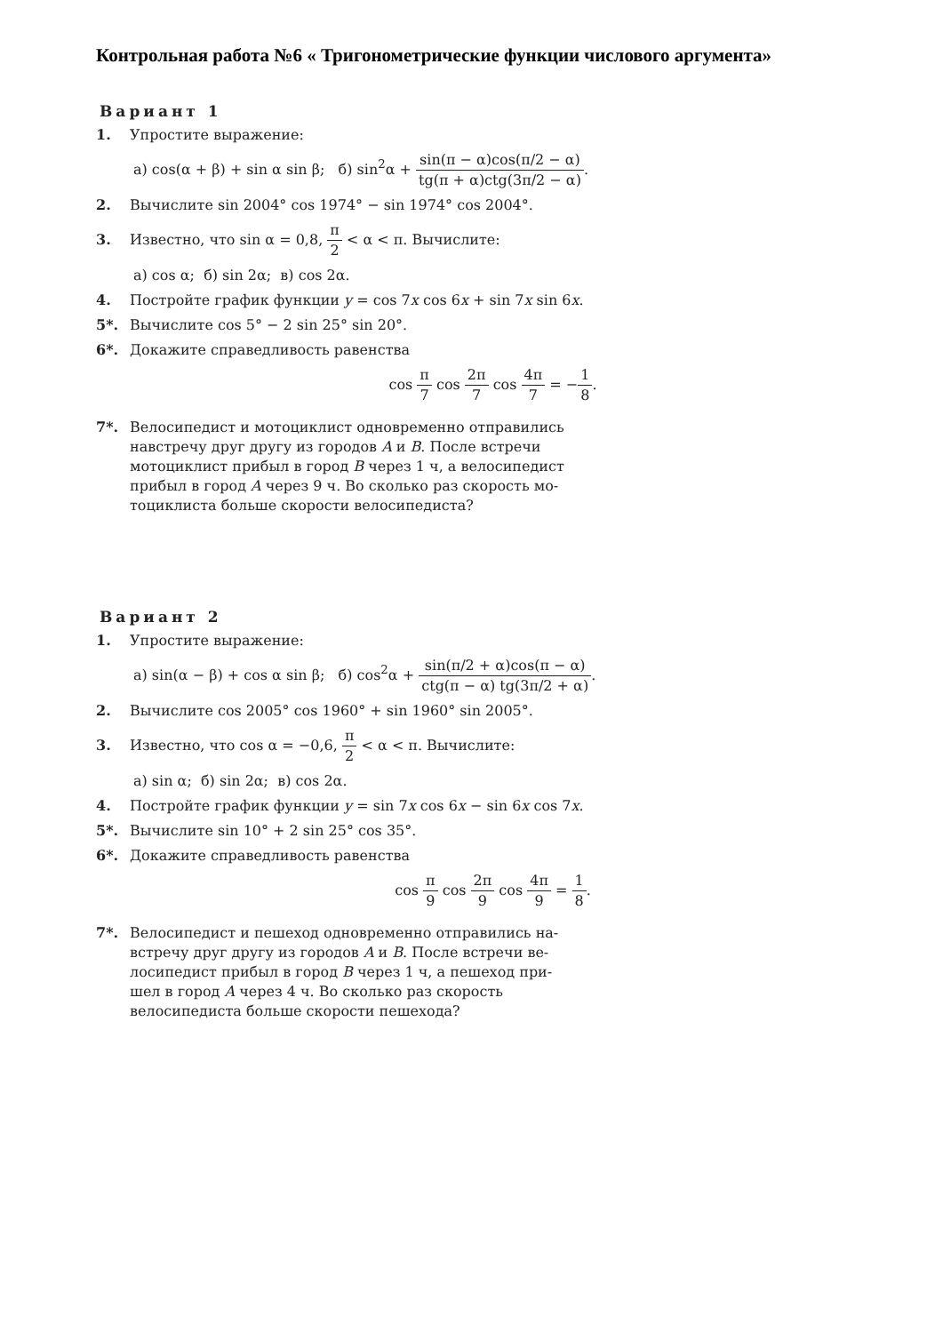Контрольная работа №6 « Тригонометрические функции числового аргумента»
Вариант 1
1. Упростите выражение:
а) cos(α + β) + sin α sin β; б) sin<sup>2</sup>α + sin(π − α)cos(π/2 − α) tg(π + α)ctg(3π/2 − α).
2. Вычислите sin 2004° cos 1974° − sin 1974° cos 2004°.
3. Известно, что sin α = 0,8, π 2 < α < π. Вычислите:
а) cos α; б) sin 2α; в) cos 2α.
4. Постройте график функции y = cos 7x cos 6x + sin 7x sin 6x.
5*. Вычислите cos 5° − 2 sin 25° sin 20°.
6*. Докажите справедливость равенства
cos π 7 cos 2π 7 cos 4π 7 = −1 8.
7*. Велосипедист и мотоциклист одновременно отправились
навстречу друг другу из городов A и B. После встречи
мотоциклист прибыл в город B через 1 ч, а велосипедист
прибыл в город A через 9 ч. Во сколько раз скорость мо-
тоциклиста больше скорости велосипедиста?
Вариант 2
1. Упростите выражение:
а) sin(α − β) + cos α sin β; б) cos<sup>2</sup>α + sin(π/2 + α)cos(π − α) ctg(π − α) tg(3π/2 + α).
2. Вычислите cos 2005° cos 1960° + sin 1960° sin 2005°.
3. Известно, что cos α = −0,6, π 2 < α < π. Вычислите:
а) sin α; б) sin 2α; в) cos 2α.
4. Постройте график функции y = sin 7x cos 6x − sin 6x cos 7x.
5*. Вычислите sin 10° + 2 sin 25° cos 35°.
6*. Докажите справедливость равенства
cos π 9 cos 2π 9 cos 4π 9 = 1 8.
7*. Велосипедист и пешеход одновременно отправились на-
встречу друг другу из городов A и B. После встречи ве-
лосипедист прибыл в город B через 1 ч, а пешеход при-
шел в город A через 4 ч. Во сколько раз скорость
велосипедиста больше скорости пешехода?